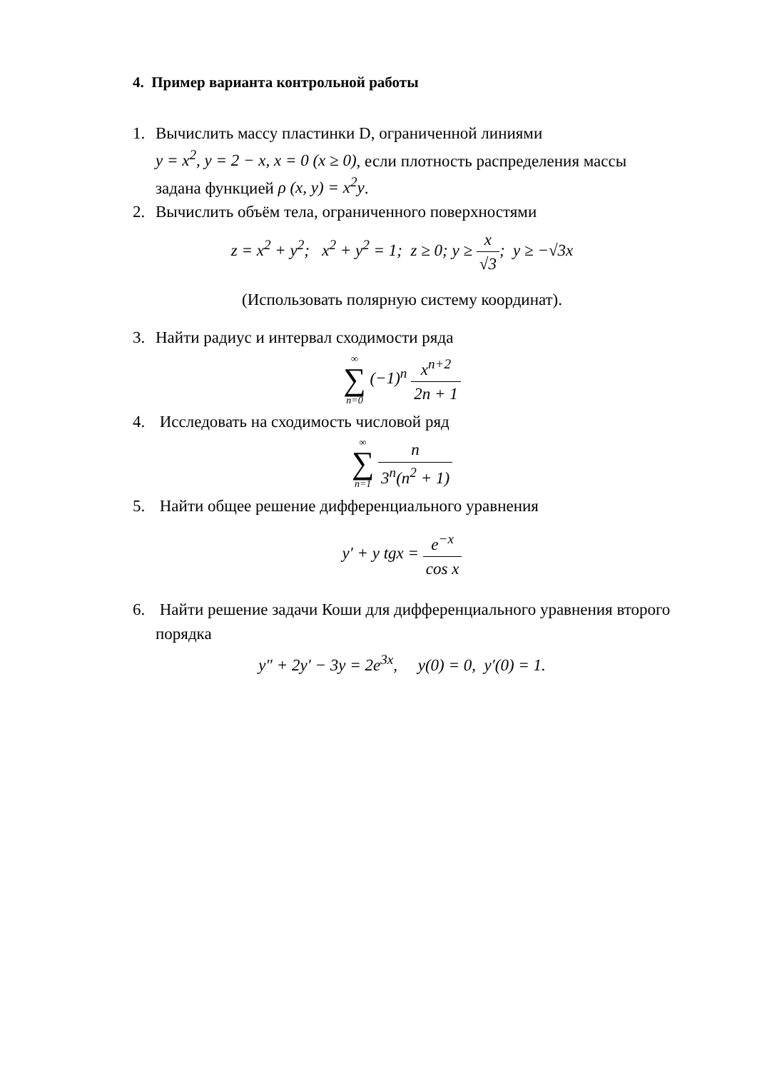4. Пример варианта контрольной работы
1. Вычислить массу пластинки D, ограниченной линиями
y = x<sup>2</sup>, y = 2 − x, x = 0 (x ≥ 0), если плотность распределения массы задана функцией ρ (x, y) = x<sup>2</sup>y.
2. Вычислить объём тела, ограниченного поверхностями
z = x<sup>2</sup> + y<sup>2</sup>; x<sup>2</sup> + y<sup>2</sup> = 1; z ≥ 0; y ≥ x √3; y ≥ −√3x
(Использовать полярную систему координат).
3. Найти радиус и интервал сходимости ряда
∞ ∑ n=0 (−1)<sup>n</sup> x<sup>n+2</sup> 2n + 1
4. Исследовать на сходимость числовой ряд
∞ ∑ n=1 n 3<sup>n</sup>(n<sup>2</sup> + 1)
5. Найти общее решение дифференциального уравнения
y′ + y tgx = e<sup>−x</sup> cos x
6. Найти решение задачи Коши для дифференциального уравнения второго порядка
y″ + 2y′ − 3y = 2e<sup>3x</sup>, y(0) = 0, y′(0) = 1.